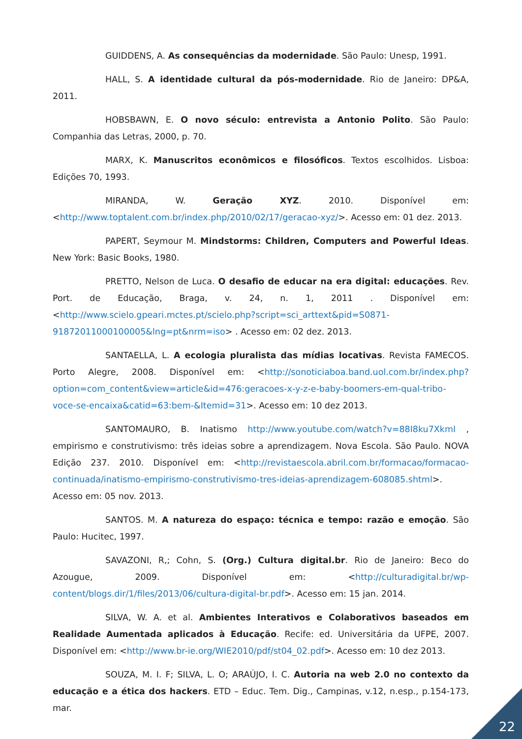GUIDDENS, A. As consequências da modernidade. São Paulo: Unesp, 1991.
HALL, S. A identidade cultural da pós-modernidade. Rio de Janeiro: DP&A, 2011.
HOBSBAWN, E. O novo século: entrevista a Antonio Polito. São Paulo: Companhia das Letras, 2000, p. 70.
MARX, K. Manuscritos econômicos e filosóficos. Textos escolhidos. Lisboa: Edições 70, 1993.
MIRANDA, W. Geração XYZ. 2010. Disponível em: <http://www.toptalent.com.br/index.php/2010/02/17/geracao-xyz/>. Acesso em: 01 dez. 2013.
PAPERT, Seymour M. Mindstorms: Children, Computers and Powerful Ideas. New York: Basic Books, 1980.
PRETTO, Nelson de Luca. O desafio de educar na era digital: educações. Rev. Port. de Educação, Braga, v. 24, n. 1, 2011 . Disponível em: <http://www.scielo.gpeari.mctes.pt/scielo.php?script=sci_arttext&pid=S0871-91872011000100005&lng=pt&nrm=iso> . Acesso em: 02 dez. 2013.
SANTAELLA, L. A ecologia pluralista das mídias locativas. Revista FAMECOS. Porto Alegre, 2008. Disponível em: <http://sonoticiaboa.band.uol.com.br/index.php?option=com_content&view=article&id=476:geracoes-x-y-z-e-baby-boomers-em-qual-tribo-voce-se-encaixa&catid=63:bem-&Itemid=31>. Acesso em: 10 dez 2013.
SANTOMAURO, B. Inatismo http://www.youtube.com/watch?v=88I8ku7XkmI , empirismo e construtivismo: três ideias sobre a aprendizagem. Nova Escola. São Paulo. NOVA Edição 237. 2010. Disponível em: <http://revistaescola.abril.com.br/formacao/formacao-continuada/inatismo-empirismo-construtivismo-tres-ideias-aprendizagem-608085.shtml>. Acesso em: 05 nov. 2013.
SANTOS. M. A natureza do espaço: técnica e tempo: razão e emoção. São Paulo: Hucitec, 1997.
SAVAZONI, R,; Cohn, S. (Org.) Cultura digital.br. Rio de Janeiro: Beco do Azougue, 2009. Disponível em: <http://culturadigital.br/wp-content/blogs.dir/1/files/2013/06/cultura-digital-br.pdf>. Acesso em: 15 jan. 2014.
SILVA, W. A. et al. Ambientes Interativos e Colaborativos baseados em Realidade Aumentada aplicados à Educação. Recife: ed. Universitária da UFPE, 2007. Disponível em: <http://www.br-ie.org/WIE2010/pdf/st04_02.pdf>. Acesso em: 10 dez 2013.
SOUZA, M. I. F; SILVA, L. O; ARAÚJO, I. C. Autoria na web 2.0 no contexto da educação e a ética dos hackers. ETD – Educ. Tem. Dig., Campinas, v.12, n.esp., p.154-173, mar.
22